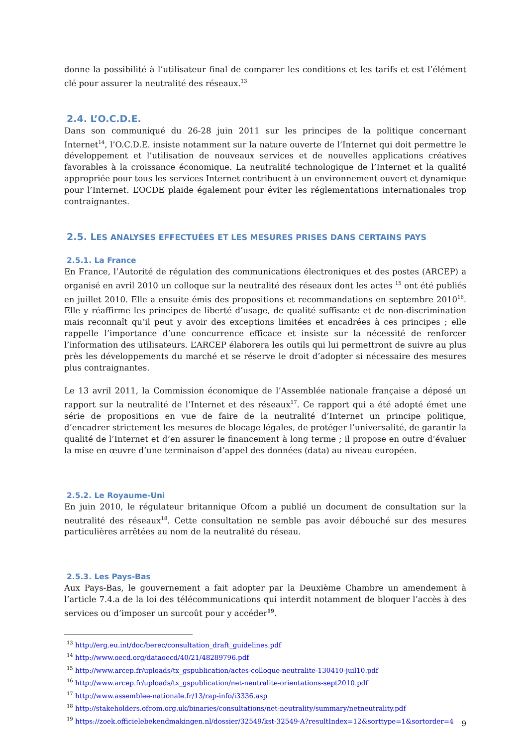donne la possibilité à l’utilisateur final de comparer les conditions et les tarifs et est l’élément clé pour assurer la neutralité des réseaux.<sup>13</sup>
2.4. L’O.C.D.E.
Dans son communiqué du 26-28 juin 2011 sur les principes de la politique concernant Internet<sup>14</sup>, l’O.C.D.E. insiste notamment sur la nature ouverte de l’Internet qui doit permettre le développement et l’utilisation de nouveaux services et de nouvelles applications créatives favorables à la croissance économique. La neutralité technologique de l’Internet et la qualité appropriée pour tous les services Internet contribuent à un environnement ouvert et dynamique pour l’Internet. L’OCDE plaide également pour éviter les réglementations internationales trop contraignantes.
2.5. LES ANALYSES EFFECTUÉES ET LES MESURES PRISES DANS CERTAINS PAYS
2.5.1. La France
En France, l’Autorité de régulation des communications électroniques et des postes (ARCEP) a organisé en avril 2010 un colloque sur la neutralité des réseaux dont les actes <sup>15</sup> ont été publiés en juillet 2010. Elle a ensuite émis des propositions et recommandations en septembre 2010<sup>16</sup>. Elle y réaffirme les principes de liberté d’usage, de qualité suffisante et de non-discrimination mais reconnaît qu’il peut y avoir des exceptions limitées et encadrées à ces principes ; elle rappelle l’importance d’une concurrence efficace et insiste sur la nécessité de renforcer l’information des utilisateurs. L’ARCEP élaborera les outils qui lui permettront de suivre au plus près les développements du marché et se réserve le droit d’adopter si nécessaire des mesures plus contraignantes.
Le 13 avril 2011, la Commission économique de l’Assemblée nationale française a déposé un rapport sur la neutralité de l’Internet et des réseaux<sup>17</sup>. Ce rapport qui a été adopté émet une série de propositions en vue de faire de la neutralité d’Internet un principe politique, d’encadrer strictement les mesures de blocage légales, de protéger l’universalité, de garantir la qualité de l’Internet et d’en assurer le financement à long terme ; il propose en outre d’évaluer la mise en œuvre d’une terminaison d’appel des données (data) au niveau européen.
2.5.2. Le Royaume-Uni
En juin 2010, le régulateur britannique Ofcom a publié un document de consultation sur la neutralité des réseaux<sup>18</sup>. Cette consultation ne semble pas avoir débouché sur des mesures particulières arrêtées au nom de la neutralité du réseau.
2.5.3. Les Pays-Bas
Aux Pays-Bas, le gouvernement a fait adopter par la Deuxième Chambre un amendement à l’article 7.4.a de la loi des télécommunications qui interdit notamment de bloquer l’accès à des services ou d’imposer un surcoût pour y accéder<sup>19</sup>.
<sup>13</sup> http://erg.eu.int/doc/berec/consultation_draft_guidelines.pdf
<sup>14</sup> http://www.oecd.org/dataoecd/40/21/48289796.pdf
<sup>15</sup> http://www.arcep.fr/uploads/tx_gspublication/actes-colloque-neutralite-130410-juil10.pdf
<sup>16</sup> http://www.arcep.fr/uploads/tx_gspublication/net-neutralite-orientations-sept2010.pdf
<sup>17</sup> http://www.assemblee-nationale.fr/13/rap-info/i3336.asp
<sup>18</sup> http://stakeholders.ofcom.org.uk/binaries/consultations/net-neutrality/summary/netneutrality.pdf
<sup>19</sup> https://zoek.officielebekendmakingen.nl/dossier/32549/kst-32549-A?resultIndex=12&sorttype=1&sortorder=4
9